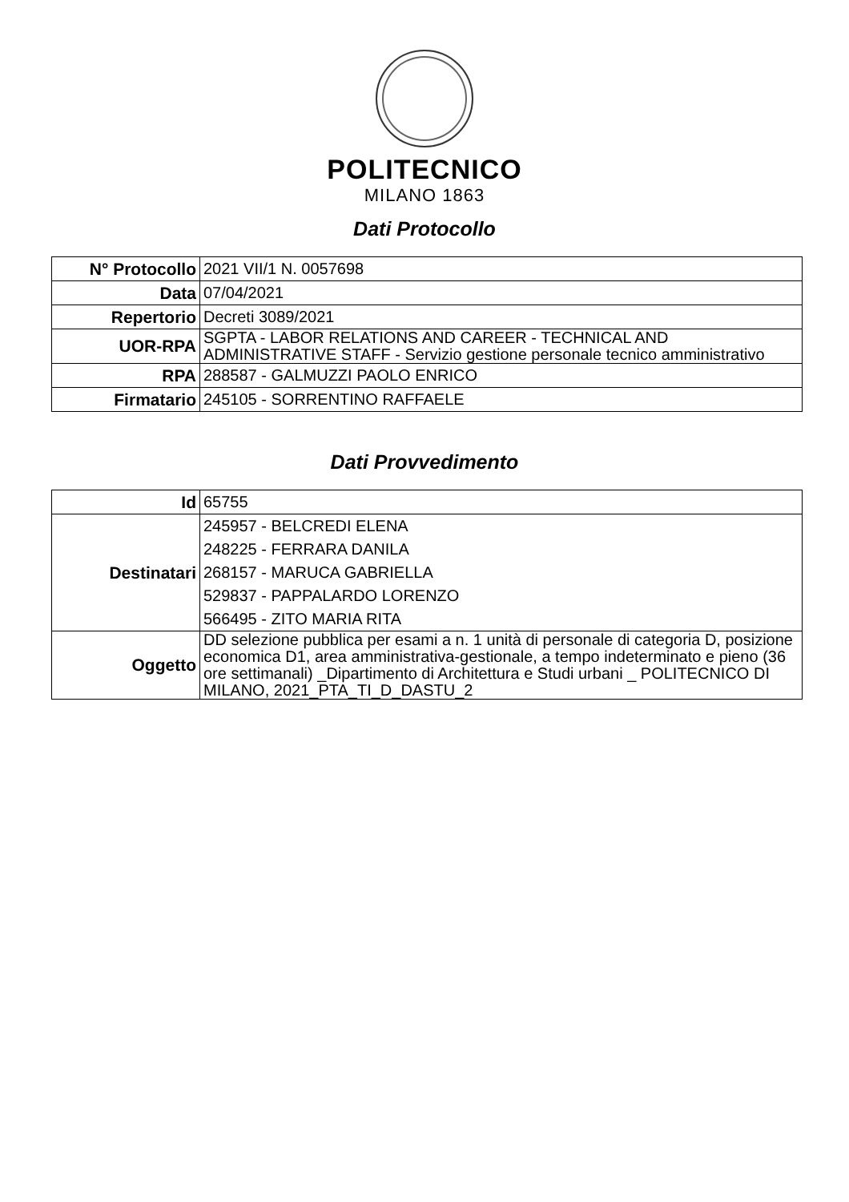POLITECNICO
MILANO 1863
Dati Protocollo
| N° Protocollo | 2021 VII/1 N. 0057698 |
| Data | 07/04/2021 |
| Repertorio | Decreti 3089/2021 |
| UOR-RPA | SGPTA - LABOR RELATIONS AND CAREER - TECHNICAL AND ADMINISTRATIVE STAFF - Servizio gestione personale tecnico amministrativo |
| RPA | 288587 - GALMUZZI PAOLO ENRICO |
| Firmatario | 245105 - SORRENTINO RAFFAELE |
Dati Provvedimento
| Id | 65755 |
| Destinatari | 245957 - BELCREDI ELENA 248225 - FERRARA DANILA 268157 - MARUCA GABRIELLA 529837 - PAPPALARDO LORENZO 566495 - ZITO MARIA RITA |
| Oggetto | DD selezione pubblica per esami a n. 1 unità di personale di categoria D, posizione economica D1, area amministrativa-gestionale, a tempo indeterminato e pieno (36 ore settimanali) _Dipartimento di Architettura e Studi urbani _ POLITECNICO DI MILANO, 2021_PTA_TI_D_DASTU_2 |